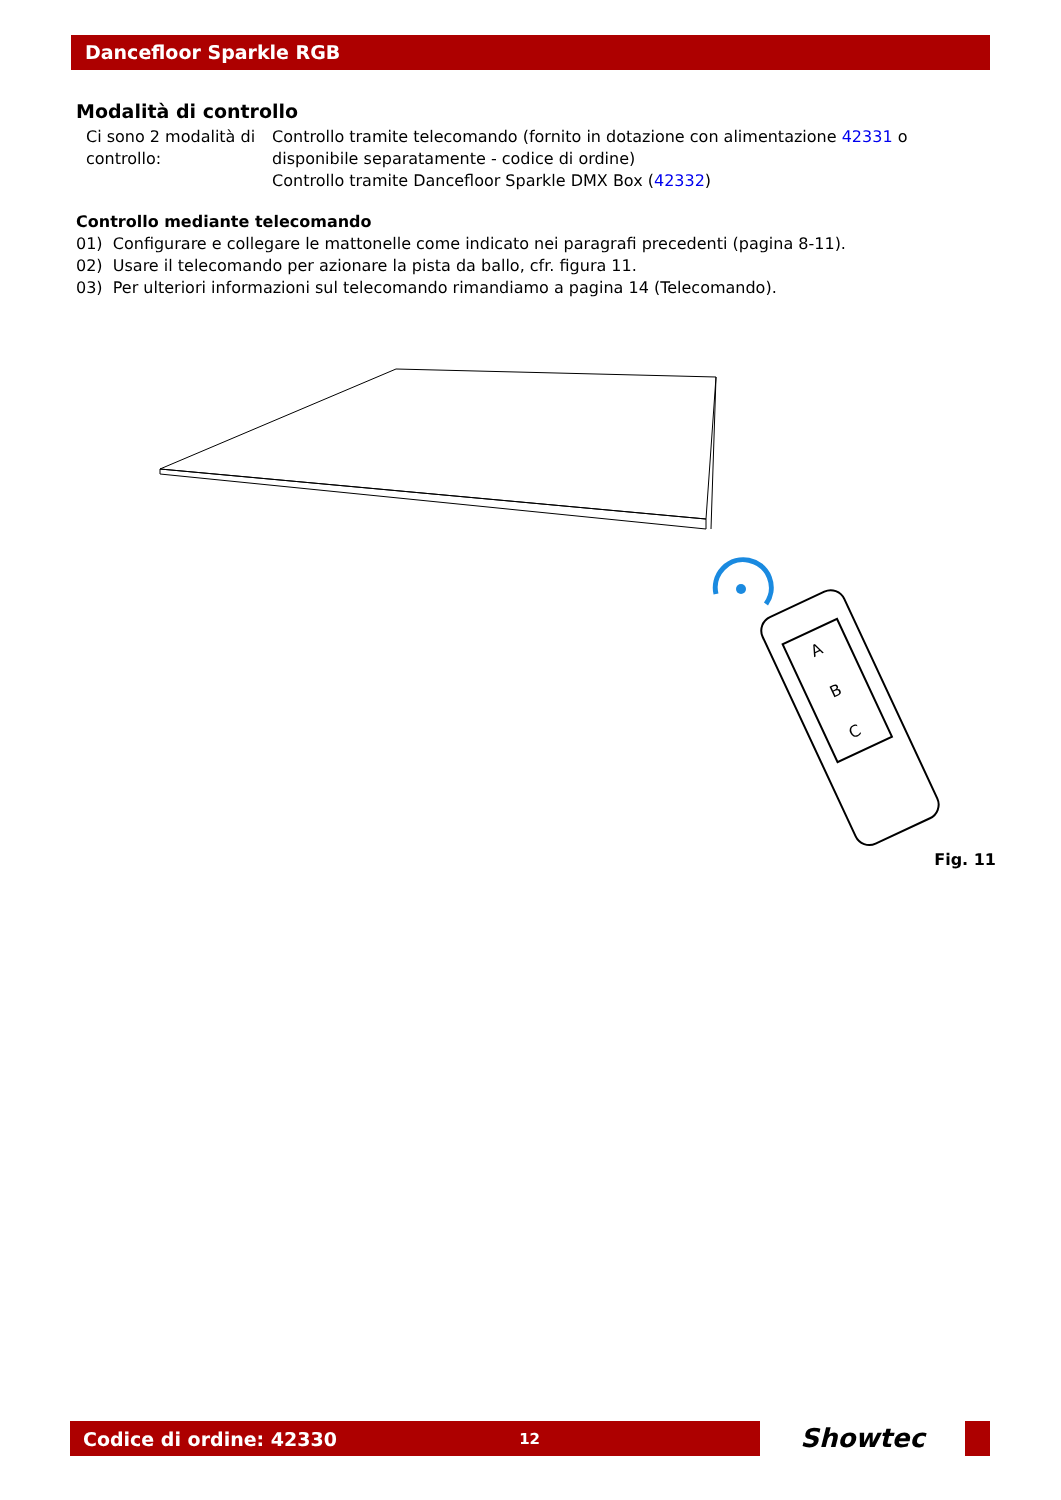Dancefloor Sparkle RGB
Modalità di controllo
Ci sono 2 modalità di controllo:
Controllo tramite telecomando (fornito in dotazione con alimentazione 42331 o disponibile separatamente - codice di ordine)
Controllo tramite Dancefloor Sparkle DMX Box (42332)
Controllo mediante telecomando
01) Configurare e collegare le mattonelle come indicato nei paragrafi precedenti (pagina 8-11).
02) Usare il telecomando per azionare la pista da ballo, cfr. figura 11.
03) Per ulteriori informazioni sul telecomando rimandiamo a pagina 14 (Telecomando).
A
B
C
Fig. 11
Codice di ordine: 42330 12
Showtec